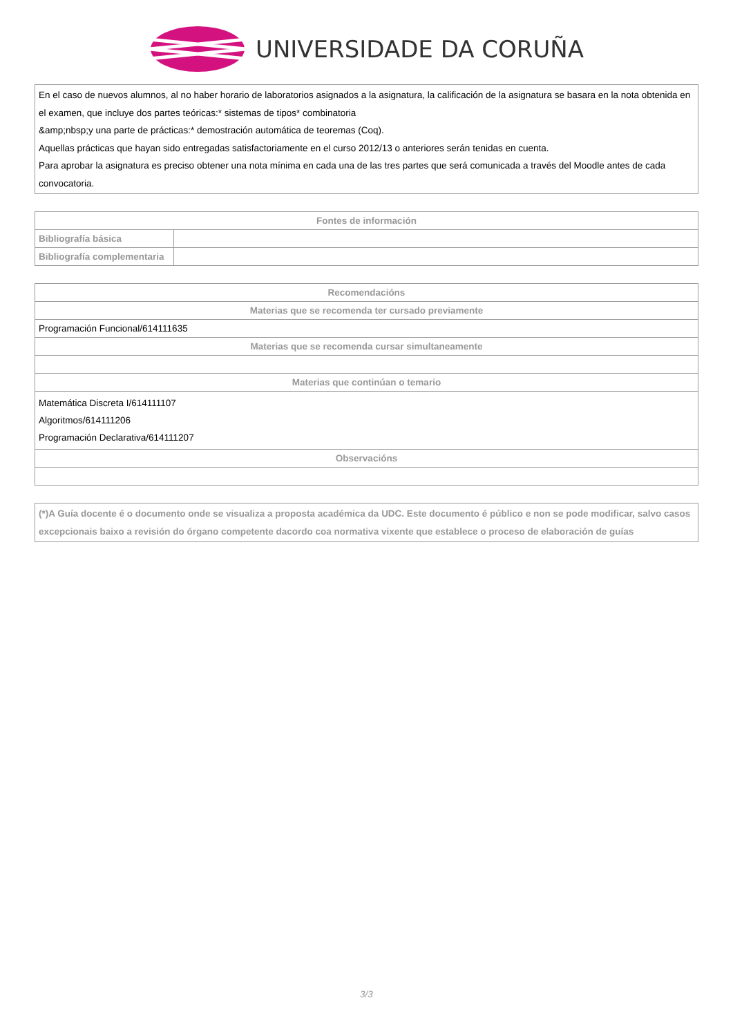UNIVERSIDADE DA CORUÑA
En el caso de nuevos alumnos, al no haber horario de laboratorios asignados a la asignatura, la calificación de la asignatura se basara en la nota obtenida en el examen, que incluye dos partes teóricas:* sistemas de tipos* combinatoria
&amp;nbsp;y una parte de prácticas:* demostración automática de teoremas (Coq).
Aquellas prácticas que hayan sido entregadas satisfactoriamente en el curso 2012/13 o anteriores serán tenidas en cuenta.
Para aprobar la asignatura es preciso obtener una nota mínima en cada una de las tres partes que será comunicada a través del Moodle antes de cada convocatoria.
| Fontes de información | |
| --- | --- |
| Bibliografía básica | |
| Bibliografía complementaria | |
| Recomendacións |
| --- |
| Materias que se recomenda ter cursado previamente |
| Programación Funcional/614111635 |
| Materias que se recomenda cursar simultaneamente |
| Materias que continúan o temario |
| Matemática Discreta I/614111107 Algoritmos/614111206 Programación Declarativa/614111207 |
| Observacións |
(*)A Guía docente é o documento onde se visualiza a proposta académica da UDC. Este documento é público e non se pode modificar, salvo casos excepcionais baixo a revisión do órgano competente dacordo coa normativa vixente que establece o proceso de elaboración de guías
3/3